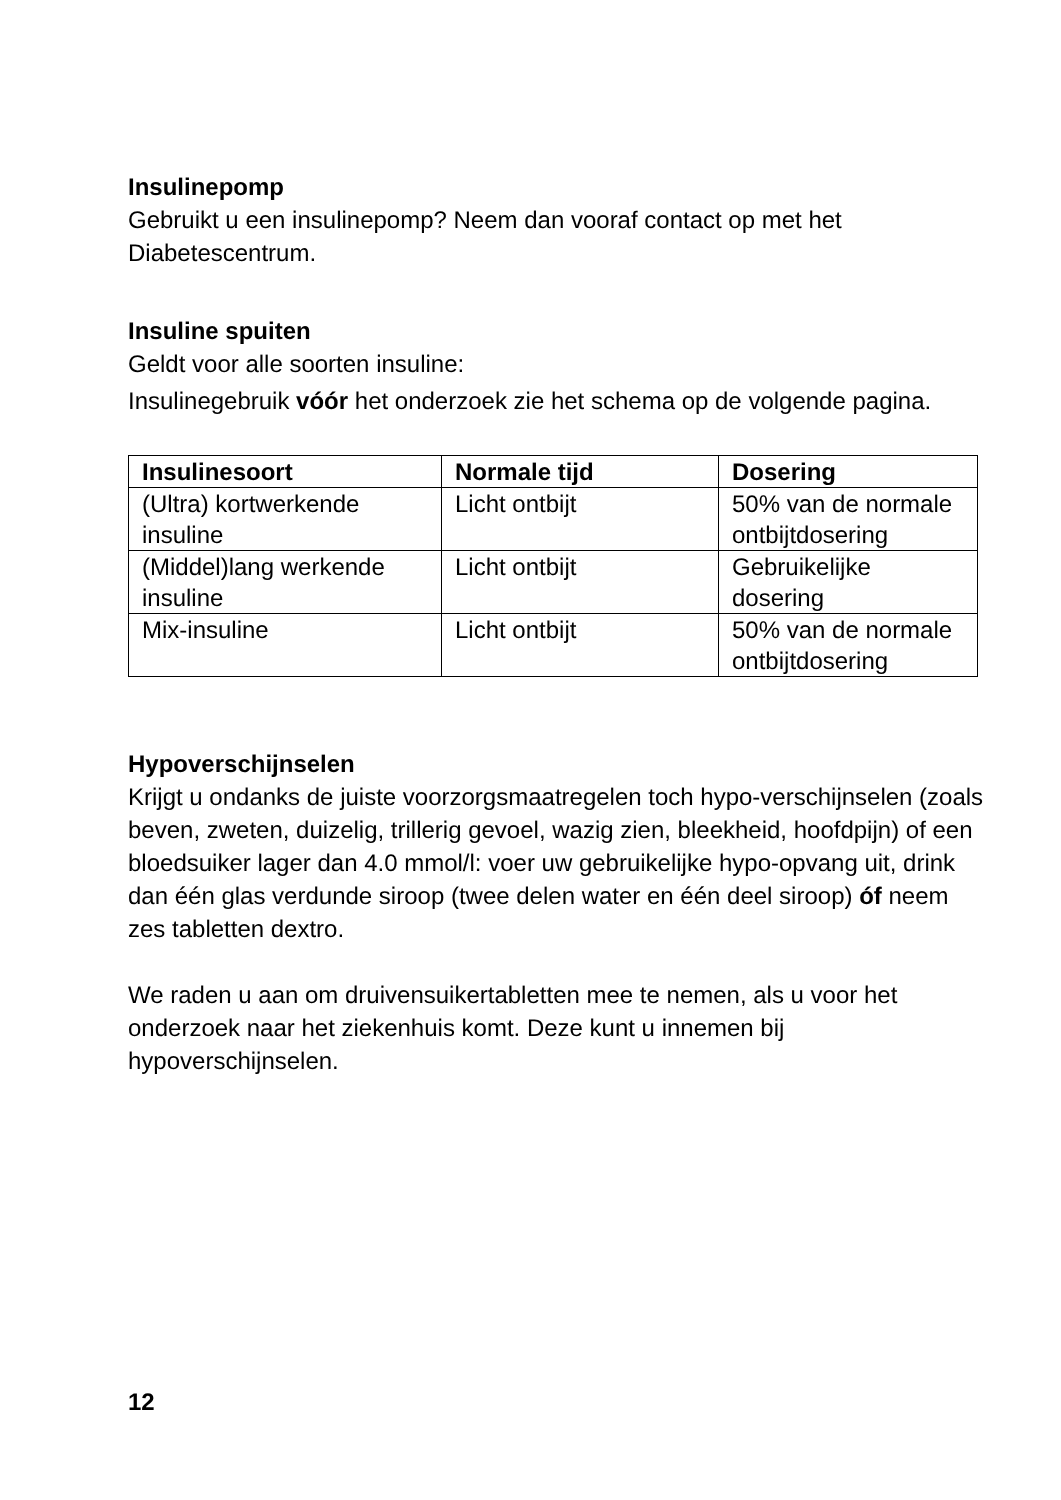Insulinepomp
Gebruikt u een insulinepomp? Neem dan vooraf contact op met het Diabetescentrum.
Insuline spuiten
Geldt voor alle soorten insuline:
Insulinegebruik vóór het onderzoek zie het schema op de volgende pagina.
| Insulinesoort | Normale tijd | Dosering |
| --- | --- | --- |
| (Ultra) kortwerkende insuline | Licht ontbijt | 50% van de normale ontbijtdosering |
| (Middel)lang werkende insuline | Licht ontbijt | Gebruikelijke dosering |
| Mix-insuline | Licht ontbijt | 50% van de normale ontbijtdosering |
Hypoverschijnselen
Krijgt u ondanks de juiste voorzorgsmaatregelen toch hypo-verschijnselen (zoals beven, zweten, duizelig, trillerig gevoel, wazig zien, bleekheid, hoofdpijn) of een bloedsuiker lager dan 4.0 mmol/l: voer uw gebruikelijke hypo-opvang uit, drink dan één glas verdunde siroop (twee delen water en één deel siroop) óf neem zes tabletten dextro.
We raden u aan om druivensuikertabletten mee te nemen, als u voor het onderzoek naar het ziekenhuis komt. Deze kunt u innemen bij hypoverschijnselen.
12